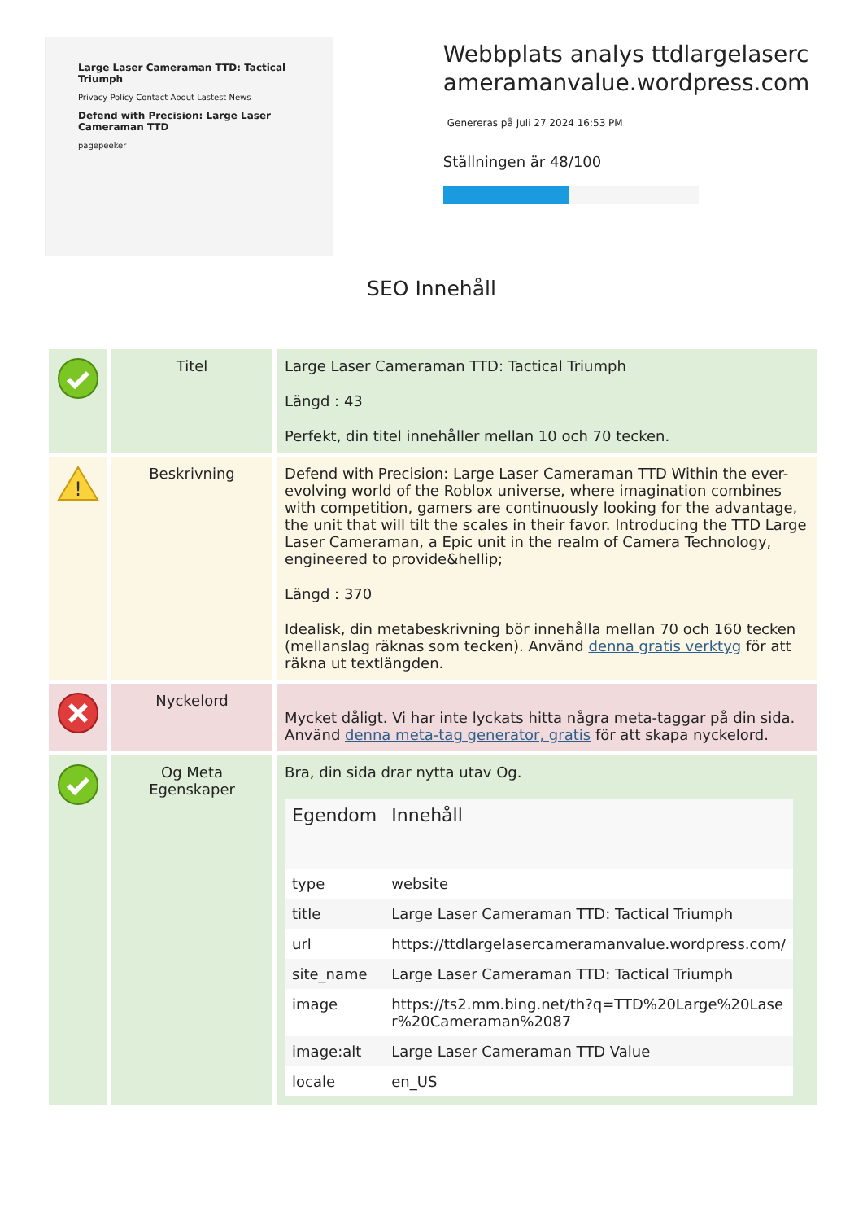Large Laser Cameraman TTD: Tactical Triumph
Privacy Policy Contact About Lastest News
Defend with Precision: Large Laser Cameraman TTD
pagepeeker
Webbplats analys ttdlargelasercameramanvalue.wordpress.com
Genereras på Juli 27 2024 16:53 PM
Ställningen är 48/100
SEO Innehåll
| | Titel | Large Laser Cameraman TTD: Tactical Triumph Längd : 43 Perfekt, din titel innehåller mellan 10 och 70 tecken. |
| ! | Beskrivning | Defend with Precision: Large Laser Cameraman TTD Within the ever-evolving world of the Roblox universe, where imagination combines with competition, gamers are continuously looking for the advantage, the unit that will tilt the scales in their favor. Introducing the TTD Large Laser Cameraman, a Epic unit in the realm of Camera Technology, engineered to provide&hellip; Längd : 370 Idealisk, din metabeskrivning bör innehålla mellan 70 och 160 tecken (mellanslag räknas som tecken). Använd denna gratis verktyg för att räkna ut textlängden. |
| | Nyckelord | Mycket dåligt. Vi har inte lyckats hitta några meta-taggar på din sida. Använd denna meta-tag generator, gratis för att skapa nyckelord. |
| | Og Meta Egenskaper | Bra, din sida drar nytta utav Og. / Egendom / Innehåll / / --- / --- / / type / website / / title / Large Laser Cameraman TTD: Tactical Triumph / / url / https://ttdlargelasercameramanvalue.wordpress.com/ / / site_name / Large Laser Cameraman TTD: Tactical Triumph / / image / https://ts2.mm.bing.net/th?q=TTD%20Large%20Laser%20Cameraman%2087 / / image:alt / Large Laser Cameraman TTD Value / / locale / en_US / |